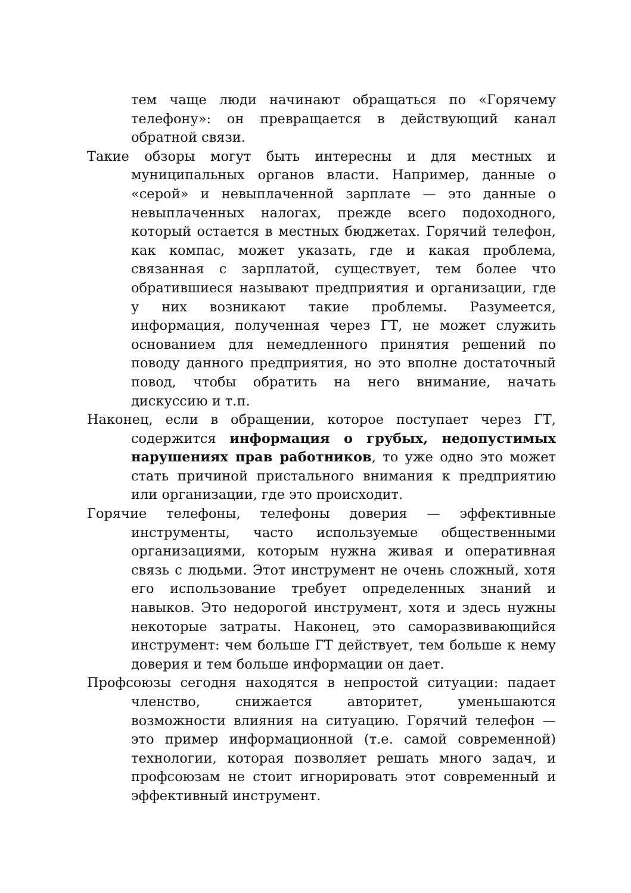тем чаще люди начинают обращаться по «Горячему телефону»: он превращается в действующий канал обратной связи.
Такие обзоры могут быть интересны и для местных и муниципальных органов власти. Например, данные о «серой» и невыплаченной зарплате — это данные о невыплаченных налогах, прежде всего подоходного, который остается в местных бюджетах. Горячий телефон, как компас, может указать, где и какая проблема, связанная с зарплатой, существует, тем более что обратившиеся называют предприятия и организации, где у них возникают такие проблемы. Разумеется, информация, полученная через ГТ, не может служить основанием для немедленного принятия решений по поводу данного предприятия, но это вполне достаточный повод, чтобы обратить на него внимание, начать дискуссию и т.п.
Наконец, если в обращении, которое поступает через ГТ, содержится информация о грубых, недопустимых нарушениях прав работников, то уже одно это может стать причиной пристального внимания к предприятию или организации, где это происходит.
Горячие телефоны, телефоны доверия — эффективные инструменты, часто используемые общественными организациями, которым нужна живая и оперативная связь с людьми. Этот инструмент не очень сложный, хотя его использование требует определенных знаний и навыков. Это недорогой инструмент, хотя и здесь нужны некоторые затраты. Наконец, это саморазвивающийся инструмент: чем больше ГТ действует, тем больше к нему доверия и тем больше информации он дает.
Профсоюзы сегодня находятся в непростой ситуации: падает членство, снижается авторитет, уменьшаются возможности влияния на ситуацию. Горячий телефон — это пример информационной (т.е. самой современной) технологии, которая позволяет решать много задач, и профсоюзам не стоит игнорировать этот современный и эффективный инструмент.